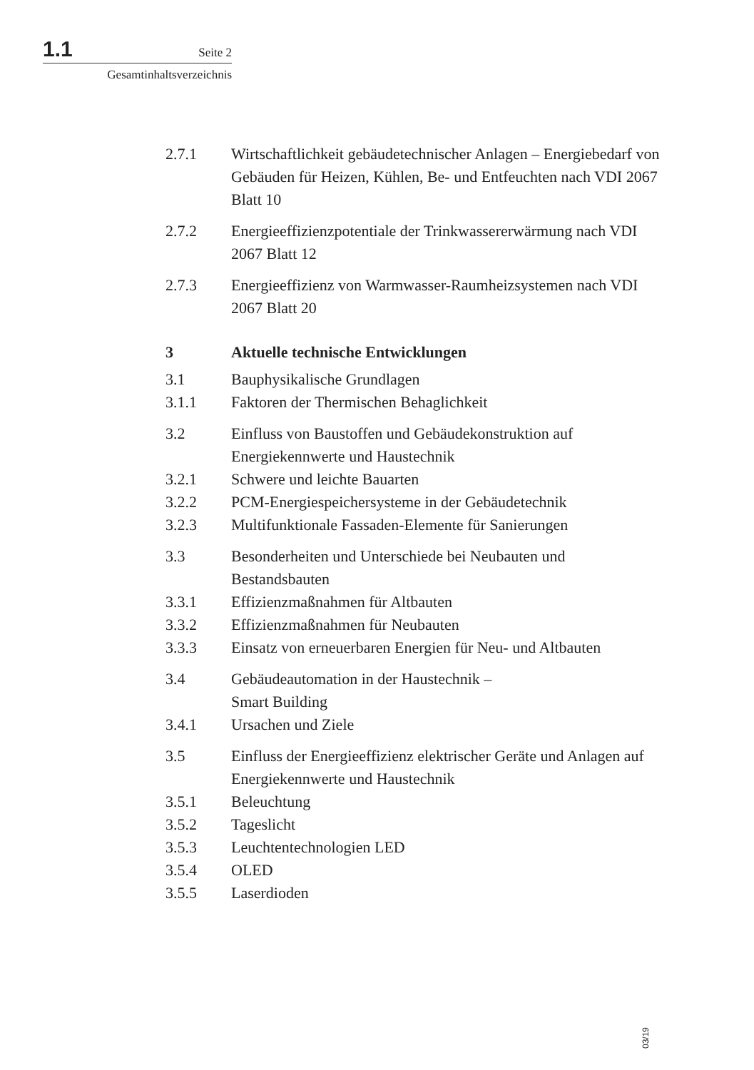1.1 Seite 2
Gesamtinhaltsverzeichnis
2.7.1 Wirtschaftlichkeit gebäudetechnischer Anlagen – Energiebedarf von Gebäuden für Heizen, Kühlen, Be- und Entfeuchten nach VDI 2067 Blatt 10
2.7.2 Energieeffizienzpotentiale der Trinkwassererwärmung nach VDI 2067 Blatt 12
2.7.3 Energieeffizienz von Warmwasser-Raumheizsystemen nach VDI 2067 Blatt 20
3 Aktuelle technische Entwicklungen
3.1 Bauphysikalische Grundlagen
3.1.1 Faktoren der Thermischen Behaglichkeit
3.2 Einfluss von Baustoffen und Gebäudekonstruktion auf Energiekennwerte und Haustechnik
3.2.1 Schwere und leichte Bauarten
3.2.2 PCM-Energiespeichersysteme in der Gebäudetechnik
3.2.3 Multifunktionale Fassaden-Elemente für Sanierungen
3.3 Besonderheiten und Unterschiede bei Neubauten und Bestandsbauten
3.3.1 Effizienzmaßnahmen für Altbauten
3.3.2 Effizienzmaßnahmen für Neubauten
3.3.3 Einsatz von erneuerbaren Energien für Neu- und Altbauten
3.4 Gebäudeautomation in der Haustechnik –
Smart Building
3.4.1 Ursachen und Ziele
3.5 Einfluss der Energieeffizienz elektrischer Geräte und Anlagen auf Energiekennwerte und Haustechnik
3.5.1 Beleuchtung
3.5.2 Tageslicht
3.5.3 Leuchtentechnologien LED
3.5.4 OLED
3.5.5 Laserdioden
03/19